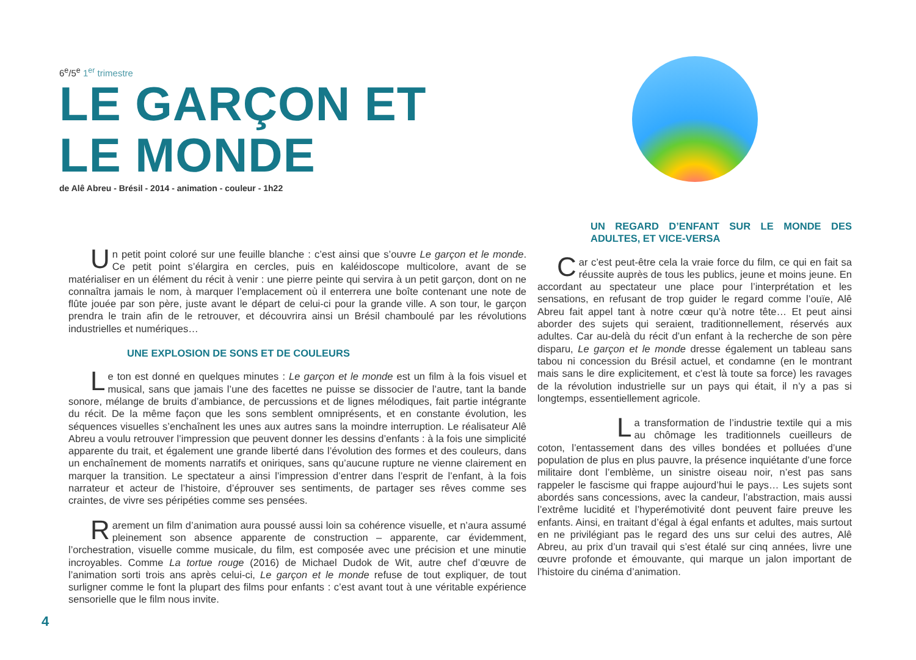6<sup>e</sup>/5<sup>e</sup> 1<sup>er</sup> trimestre
LE GARÇON ET
LE MONDE
de Alê Abreu - Brésil - 2014 - animation - couleur - 1h22
Un petit point coloré sur une feuille blanche : c’est ainsi que s’ouvre Le garçon et le monde. Ce petit point s’élargira en cercles, puis en kaléidoscope multicolore, avant de se matérialiser en un élément du récit à venir : une pierre peinte qui servira à un petit garçon, dont on ne connaîtra jamais le nom, à marquer l’emplacement où il enterrera une boîte contenant une note de flûte jouée par son père, juste avant le départ de celui-ci pour la grande ville. A son tour, le garçon prendra le train afin de le retrouver, et découvrira ainsi un Brésil chamboulé par les révolutions industrielles et numériques…
UNE EXPLOSION DE SONS ET DE COULEURS
Le ton est donné en quelques minutes : Le garçon et le monde est un film à la fois visuel et musical, sans que jamais l’une des facettes ne puisse se dissocier de l’autre, tant la bande sonore, mélange de bruits d’ambiance, de percussions et de lignes mélodiques, fait partie intégrante du récit. De la même façon que les sons semblent omniprésents, et en constante évolution, les séquences visuelles s’enchaînent les unes aux autres sans la moindre interruption. Le réalisateur Alê Abreu a voulu retrouver l’impression que peuvent donner les dessins d’enfants : à la fois une simplicité apparente du trait, et également une grande liberté dans l’évolution des formes et des couleurs, dans un enchaînement de moments narratifs et oniriques, sans qu’aucune rupture ne vienne clairement en marquer la transition. Le spectateur a ainsi l’impression d’entrer dans l’esprit de l’enfant, à la fois narrateur et acteur de l’histoire, d’éprouver ses sentiments, de partager ses rêves comme ses craintes, de vivre ses péripéties comme ses pensées.
Rarement un film d’animation aura poussé aussi loin sa cohérence visuelle, et n’aura assumé pleinement son absence apparente de construction – apparente, car évidemment, l’orchestration, visuelle comme musicale, du film, est composée avec une précision et une minutie incroyables. Comme La tortue rouge (2016) de Michael Dudok de Wit, autre chef d’œuvre de l’animation sorti trois ans après celui-ci, Le garçon et le monde refuse de tout expliquer, de tout surligner comme le font la plupart des films pour enfants : c’est avant tout à une véritable expérience sensorielle que le film nous invite.
UN REGARD D’ENFANT SUR LE MONDE DES ADULTES, ET VICE-VERSA
Car c’est peut-être cela la vraie force du film, ce qui en fait sa réussite auprès de tous les publics, jeune et moins jeune. En accordant au spectateur une place pour l’interprétation et les sensations, en refusant de trop guider le regard comme l’ouïe, Alê Abreu fait appel tant à notre cœur qu’à notre tête… Et peut ainsi aborder des sujets qui seraient, traditionnellement, réservés aux adultes. Car au-delà du récit d’un enfant à la recherche de son père disparu, Le garçon et le monde dresse également un tableau sans tabou ni concession du Brésil actuel, et condamne (en le montrant mais sans le dire explicitement, et c’est là toute sa force) les ravages de la révolution industrielle sur un pays qui était, il n’y a pas si longtemps, essentiellement agricole.
La transformation de l’industrie textile qui a mis au chômage les traditionnels cueilleurs de coton, l’entassement dans des villes bondées et polluées d’une population de plus en plus pauvre, la présence inquiétante d’une force militaire dont l’emblème, un sinistre oiseau noir, n’est pas sans rappeler le fascisme qui frappe aujourd’hui le pays… Les sujets sont abordés sans concessions, avec la candeur, l’abstraction, mais aussi l’extrême lucidité et l’hyperémotivité dont peuvent faire preuve les enfants. Ainsi, en traitant d’égal à égal enfants et adultes, mais surtout en ne privilégiant pas le regard des uns sur celui des autres, Alê Abreu, au prix d’un travail qui s’est étalé sur cinq années, livre une œuvre profonde et émouvante, qui marque un jalon important de l’histoire du cinéma d’animation.
4